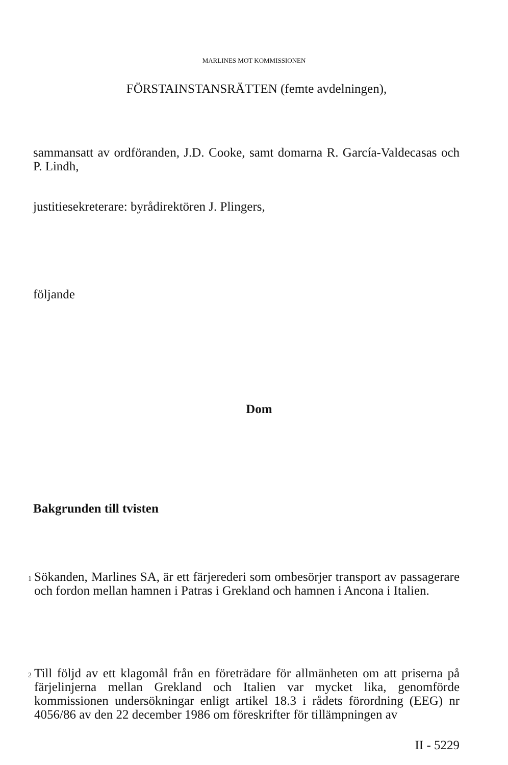MARLINES MOT KOMMISSIONEN
FÖRSTAINSTANSRÄTTEN (femte avdelningen),
sammansatt av ordföranden, J.D. Cooke, samt domarna R. García-Valdecasas och P. Lindh,
justitiesekreterare: byrådirektören J. Plingers,
följande
Dom
Bakgrunden till tvisten
1
Sökanden, Marlines SA, är ett färjerederi som ombesörjer transport av passagerare och fordon mellan hamnen i Patras i Grekland och hamnen i Ancona i Italien.
2
Till följd av ett klagomål från en företrädare för allmänheten om att priserna på färjelinjerna mellan Grekland och Italien var mycket lika, genomförde kommissionen undersökningar enligt artikel 18.3 i rådets förordning (EEG) nr 4056/86 av den 22 december 1986 om föreskrifter för tillämpningen av
II - 5229